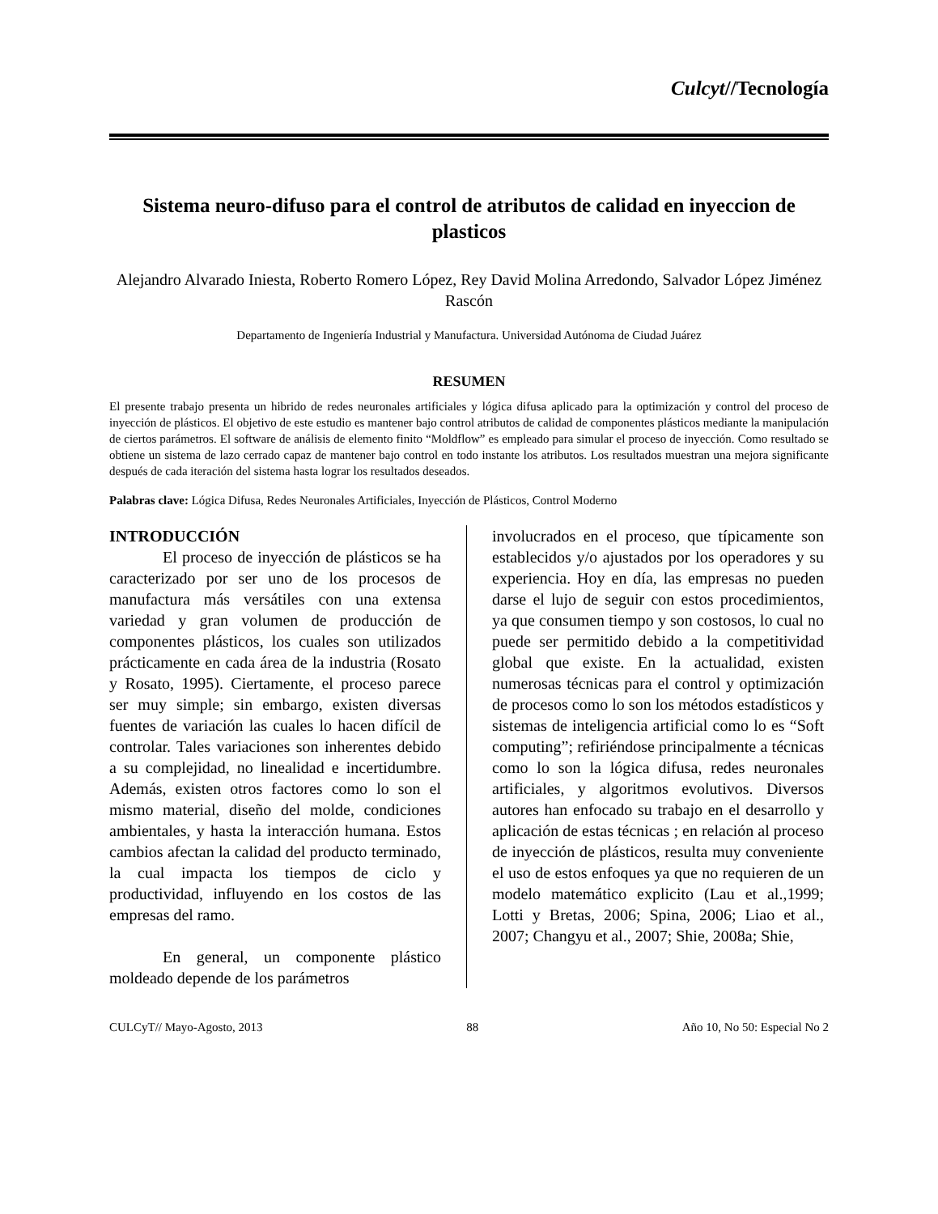Culcyt//Tecnología
Sistema neuro-difuso para el control de atributos de calidad en inyeccion de plasticos
Alejandro Alvarado Iniesta, Roberto Romero López, Rey David Molina Arredondo, Salvador López Jiménez Rascón
Departamento de Ingeniería Industrial y Manufactura. Universidad Autónoma de Ciudad Juárez
RESUMEN
El presente trabajo presenta un hibrido de redes neuronales artificiales y lógica difusa aplicado para la optimización y control del proceso de inyección de plásticos. El objetivo de este estudio es mantener bajo control atributos de calidad de componentes plásticos mediante la manipulación de ciertos parámetros. El software de análisis de elemento finito “Moldflow” es empleado para simular el proceso de inyección. Como resultado se obtiene un sistema de lazo cerrado capaz de mantener bajo control en todo instante los atributos. Los resultados muestran una mejora significante después de cada iteración del sistema hasta lograr los resultados deseados.
Palabras clave: Lógica Difusa, Redes Neuronales Artificiales, Inyección de Plásticos, Control Moderno
INTRODUCCIÓN
El proceso de inyección de plásticos se ha caracterizado por ser uno de los procesos de manufactura más versátiles con una extensa variedad y gran volumen de producción de componentes plásticos, los cuales son utilizados prácticamente en cada área de la industria (Rosato y Rosato, 1995). Ciertamente, el proceso parece ser muy simple; sin embargo, existen diversas fuentes de variación las cuales lo hacen difícil de controlar. Tales variaciones son inherentes debido a su complejidad, no linealidad e incertidumbre. Además, existen otros factores como lo son el mismo material, diseño del molde, condiciones ambientales, y hasta la interacción humana. Estos cambios afectan la calidad del producto terminado, la cual impacta los tiempos de ciclo y productividad, influyendo en los costos de las empresas del ramo.
En general, un componente plástico moldeado depende de los parámetros
involucrados en el proceso, que típicamente son establecidos y/o ajustados por los operadores y su experiencia. Hoy en día, las empresas no pueden darse el lujo de seguir con estos procedimientos, ya que consumen tiempo y son costosos, lo cual no puede ser permitido debido a la competitividad global que existe. En la actualidad, existen numerosas técnicas para el control y optimización de procesos como lo son los métodos estadísticos y sistemas de inteligencia artificial como lo es “Soft computing”; refiriéndose principalmente a técnicas como lo son la lógica difusa, redes neuronales artificiales, y algoritmos evolutivos. Diversos autores han enfocado su trabajo en el desarrollo y aplicación de estas técnicas ; en relación al proceso de inyección de plásticos, resulta muy conveniente el uso de estos enfoques ya que no requieren de un modelo matemático explicito (Lau et al.,1999; Lotti y Bretas, 2006; Spina, 2006; Liao et al., 2007; Changyu et al., 2007; Shie, 2008a; Shie,
CULCyT// Mayo-Agosto, 2013 88 Año 10, No 50: Especial No 2